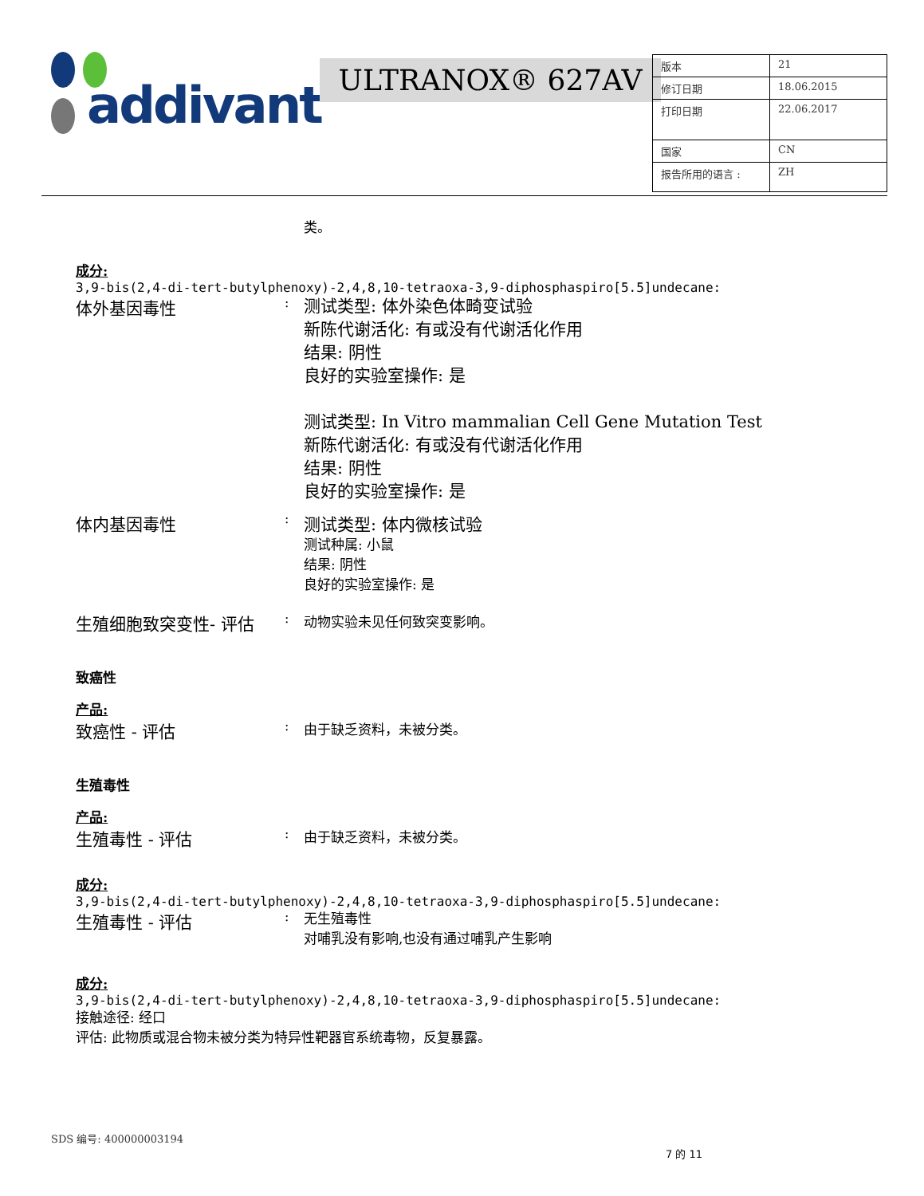addivant™ ULTRANOX® 627AV
| 版本 | 21 |
| 修订日期 | 18.06.2015 |
| 打印日期 | 22.06.2017 |
| 国家 | CN |
| 报告所用的语言 : | ZH |
类。
成分:
3,9-bis(2,4-di-tert-butylphenoxy)-2,4,8,10-tetraoxa-3,9-diphosphaspiro[5.5]undecane:
体外基因毒性
:
测试类型: 体外染色体畸变试验
新陈代谢活化: 有或没有代谢活化作用
结果: 阴性
良好的实验室操作: 是
测试类型: In Vitro mammalian Cell Gene Mutation Test
新陈代谢活化: 有或没有代谢活化作用
结果: 阴性
良好的实验室操作: 是
体内基因毒性
:
测试类型: 体内微核试验
测试种属: 小鼠
结果: 阴性
良好的实验室操作: 是
生殖细胞致突变性- 评估
: 动物实验未见任何致突变影响。
致癌性
产品:
致癌性 - 评估
: 由于缺乏资料，未被分类。
生殖毒性
产品:
生殖毒性 - 评估
: 由于缺乏资料，未被分类。
成分:
3,9-bis(2,4-di-tert-butylphenoxy)-2,4,8,10-tetraoxa-3,9-diphosphaspiro[5.5]undecane:
生殖毒性 - 评估
:
无生殖毒性
对哺乳没有影响,也没有通过哺乳产生影响
成分:
3,9-bis(2,4-di-tert-butylphenoxy)-2,4,8,10-tetraoxa-3,9-diphosphaspiro[5.5]undecane:
接触途径: 经口
评估: 此物质或混合物未被分类为特异性靶器官系统毒物，反复暴露。
SDS 编号: 400000003194
7 的 11